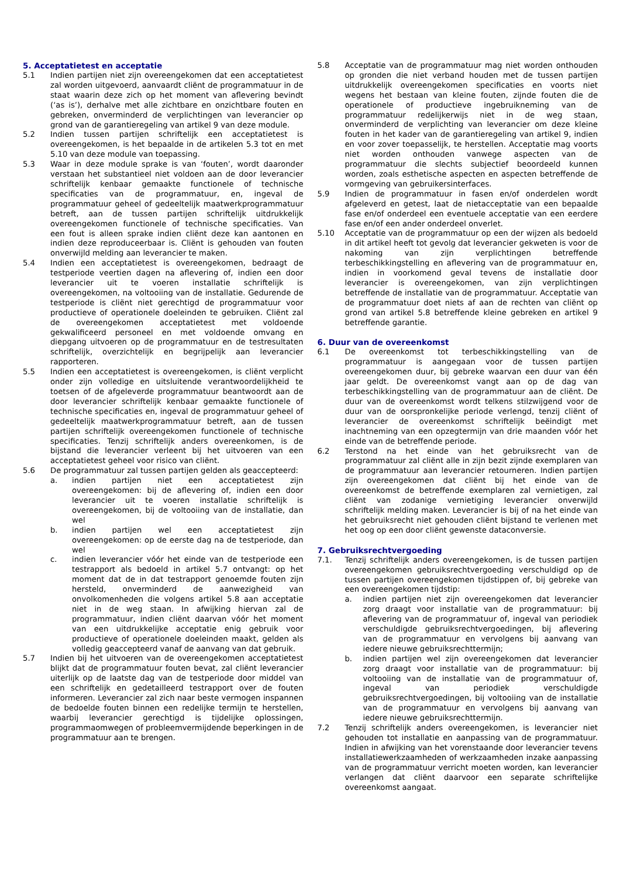5. Acceptatietest en acceptatie
5.1 Indien partijen niet zijn overeengekomen dat een acceptatietest zal worden uitgevoerd, aanvaardt cliënt de programmatuur in de staat waarin deze zich op het moment van aflevering bevindt (‘as is’), derhalve met alle zichtbare en onzichtbare fouten en gebreken, onverminderd de verplichtingen van leverancier op grond van de garantieregeling van artikel 9 van deze module.
5.2 Indien tussen partijen schriftelijk een acceptatietest is overeengekomen, is het bepaalde in de artikelen 5.3 tot en met 5.10 van deze module van toepassing.
5.3 Waar in deze module sprake is van ‘fouten’, wordt daaronder verstaan het substantieel niet voldoen aan de door leverancier schriftelijk kenbaar gemaakte functionele of technische specificaties van de programmatuur, en, ingeval de programmatuur geheel of gedeeltelijk maatwerkprogrammatuur betreft, aan de tussen partijen schriftelijk uitdrukkelijk overeengekomen functionele of technische specificaties. Van een fout is alleen sprake indien cliënt deze kan aantonen en indien deze reproduceerbaar is. Cliënt is gehouden van fouten onverwijld melding aan leverancier te maken.
5.4 Indien een acceptatietest is overeengekomen, bedraagt de testperiode veertien dagen na aflevering of, indien een door leverancier uit te voeren installatie schriftelijk is overeengekomen, na voltooiing van de installatie. Gedurende de testperiode is cliënt niet gerechtigd de programmatuur voor productieve of operationele doeleinden te gebruiken. Cliënt zal de overeengekomen acceptatietest met voldoende gekwalificeerd personeel en met voldoende omvang en diepgang uitvoeren op de programmatuur en de testresultaten schriftelijk, overzichtelijk en begrijpelijk aan leverancier rapporteren.
5.5 Indien een acceptatietest is overeengekomen, is cliënt verplicht onder zijn volledige en uitsluitende verantwoordelijkheid te toetsen of de afgeleverde programmatuur beantwoordt aan de door leverancier schriftelijk kenbaar gemaakte functionele of technische specificaties en, ingeval de programmatuur geheel of gedeeltelijk maatwerkprogrammatuur betreft, aan de tussen partijen schriftelijk overeengekomen functionele of technische specificaties. Tenzij schriftelijk anders overeenkomen, is de bijstand die leverancier verleent bij het uitvoeren van een acceptatietest geheel voor risico van cliënt.
5.6 De programmatuur zal tussen partijen gelden als geaccepteerd:
a. indien partijen niet een acceptatietest zijn overeengekomen: bij de aflevering of, indien een door leverancier uit te voeren installatie schriftelijk is overeengekomen, bij de voltooiing van de installatie, dan wel
b. indien partijen wel een acceptatietest zijn overeengekomen: op de eerste dag na de testperiode, dan wel
c. indien leverancier vóór het einde van de testperiode een testrapport als bedoeld in artikel 5.7 ontvangt: op het moment dat de in dat testrapport genoemde fouten zijn hersteld, onverminderd de aanwezigheid van onvolkomenheden die volgens artikel 5.8 aan acceptatie niet in de weg staan. In afwijking hiervan zal de programmatuur, indien cliënt daarvan vóór het moment van een uitdrukkelijke acceptatie enig gebruik voor productieve of operationele doeleinden maakt, gelden als volledig geaccepteerd vanaf de aanvang van dat gebruik.
5.7 Indien bij het uitvoeren van de overeengekomen acceptatietest blijkt dat de programmatuur fouten bevat, zal cliënt leverancier uiterlijk op de laatste dag van de testperiode door middel van een schriftelijk en gedetailleerd testrapport over de fouten informeren. Leverancier zal zich naar beste vermogen inspannen de bedoelde fouten binnen een redelijke termijn te herstellen, waarbij leverancier gerechtigd is tijdelijke oplossingen, programmaomwegen of probleemvermijdende beperkingen in de programmatuur aan te brengen.
5.8 Acceptatie van de programmatuur mag niet worden onthouden op gronden die niet verband houden met de tussen partijen uitdrukkelijk overeengekomen specificaties en voorts niet wegens het bestaan van kleine fouten, zijnde fouten die de operationele of productieve ingebruikneming van de programmatuur redelijkerwijs niet in de weg staan, onverminderd de verplichting van leverancier om deze kleine fouten in het kader van de garantieregeling van artikel 9, indien en voor zover toepasselijk, te herstellen. Acceptatie mag voorts niet worden onthouden vanwege aspecten van de programmatuur die slechts subjectief beoordeeld kunnen worden, zoals esthetische aspecten en aspecten betreffende de vormgeving van gebruikersinterfaces.
5.9 Indien de programmatuur in fasen en/of onderdelen wordt afgeleverd en getest, laat de nietacceptatie van een bepaalde fase en/of onderdeel een eventuele acceptatie van een eerdere fase en/of een ander onderdeel onverlet.
5.10 Acceptatie van de programmatuur op een der wijzen als bedoeld in dit artikel heeft tot gevolg dat leverancier gekweten is voor de nakoming van zijn verplichtingen betreffende terbeschikkingstelling en aflevering van de programmatuur en, indien in voorkomend geval tevens de installatie door leverancier is overeengekomen, van zijn verplichtingen betreffende de installatie van de programmatuur. Acceptatie van de programmatuur doet niets af aan de rechten van cliënt op grond van artikel 5.8 betreffende kleine gebreken en artikel 9 betreffende garantie.
6. Duur van de overeenkomst
6.1 De overeenkomst tot terbeschikkingstelling van de programmatuur is aangegaan voor de tussen partijen overeengekomen duur, bij gebreke waarvan een duur van één jaar geldt. De overeenkomst vangt aan op de dag van terbeschikkingstelling van de programmatuur aan de cliënt. De duur van de overeenkomst wordt telkens stilzwijgend voor de duur van de oorspronkelijke periode verlengd, tenzij cliënt of leverancier de overeenkomst schriftelijk beëindigt met inachtneming van een opzegtermijn van drie maanden vóór het einde van de betreffende periode.
6.2 Terstond na het einde van het gebruiksrecht van de programmatuur zal cliënt alle in zijn bezit zijnde exemplaren van de programmatuur aan leverancier retourneren. Indien partijen zijn overeengekomen dat cliënt bij het einde van de overeenkomst de betreffende exemplaren zal vernietigen, zal cliënt van zodanige vernietiging leverancier onverwijld schriftelijk melding maken. Leverancier is bij of na het einde van het gebruiksrecht niet gehouden cliënt bijstand te verlenen met het oog op een door cliënt gewenste dataconversie.
7. Gebruiksrechtvergoeding
7.1. Tenzij schriftelijk anders overeengekomen, is de tussen partijen overeengekomen gebruiksrechtvergoeding verschuldigd op de tussen partijen overeengekomen tijdstippen of, bij gebreke van een overeengekomen tijdstip:
a. indien partijen niet zijn overeengekomen dat leverancier zorg draagt voor installatie van de programmatuur: bij aflevering van de programmatuur of, ingeval van periodiek verschuldigde gebruiksrechtvergoedingen, bij aflevering van de programmatuur en vervolgens bij aanvang van iedere nieuwe gebruiksrechttermijn;
b. indien partijen wel zijn overeengekomen dat leverancier zorg draagt voor installatie van de programmatuur: bij voltooiing van de installatie van de programmatuur of, ingeval van periodiek verschuldigde gebruiksrechtvergoedingen, bij voltooiing van de installatie van de programmatuur en vervolgens bij aanvang van iedere nieuwe gebruiksrechttermijn.
7.2 Tenzij schriftelijk anders overeengekomen, is leverancier niet gehouden tot installatie en aanpassing van de programmatuur. Indien in afwijking van het vorenstaande door leverancier tevens installatiewerkzaamheden of werkzaamheden inzake aanpassing van de programmatuur verricht moeten worden, kan leverancier verlangen dat cliënt daarvoor een separate schriftelijke overeenkomst aangaat.